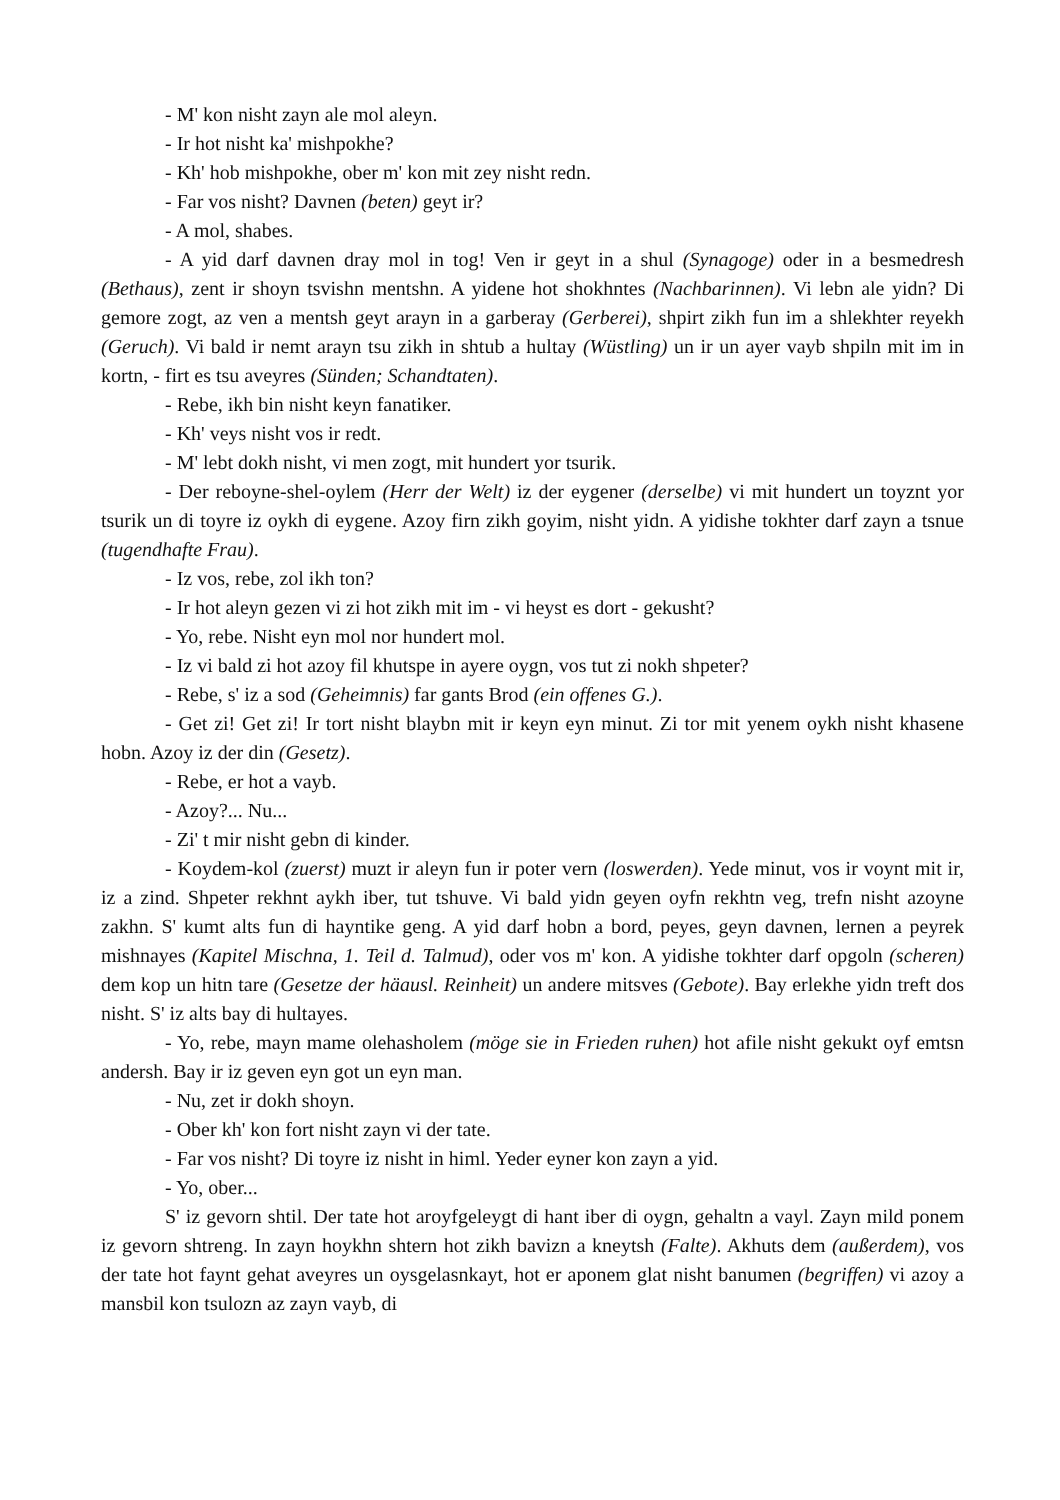- M' kon nisht zayn ale mol aleyn.
- Ir hot nisht ka' mishpokhe?
- Kh' hob mishpokhe, ober m' kon mit zey nisht redn.
- Far vos nisht? Davnen (beten) geyt ir?
- A mol, shabes.
- A yid darf davnen dray mol in tog! Ven ir geyt in a shul (Synagoge) oder in a besmedresh (Bethaus), zent ir shoyn tsvishn mentshn. A yidene hot shokhntes (Nachbarinnen). Vi lebn ale yidn? Di gemore zogt, az ven a mentsh geyt arayn in a garberay (Gerberei), shpirt zikh fun im a shlekhter reyekh (Geruch). Vi bald ir nemt arayn tsu zikh in shtub a hultay (Wüstling) un ir un ayer vayb shpiln mit im in kortn, - firt es tsu aveyres (Sünden; Schandtaten).
- Rebe, ikh bin nisht keyn fanatiker.
- Kh' veys nisht vos ir redt.
- M' lebt dokh nisht, vi men zogt, mit hundert yor tsurik.
- Der reboyne-shel-oylem (Herr der Welt) iz der eygener (derselbe) vi mit hundert un toyznt yor tsurik un di toyre iz oykh di eygene. Azoy firn zikh goyim, nisht yidn. A yidishe tokhter darf zayn a tsnue (tugendhafte Frau).
- Iz vos, rebe, zol ikh ton?
- Ir hot aleyn gezen vi zi hot zikh mit im - vi heyst es dort - gekusht?
- Yo, rebe. Nisht eyn mol nor hundert mol.
- Iz vi bald zi hot azoy fil khutspe in ayere oygn, vos tut zi nokh shpeter?
- Rebe, s' iz a sod (Geheimnis) far gants Brod (ein offenes G.).
- Get zi! Get zi! Ir tort nisht blaybn mit ir keyn eyn minut. Zi tor mit yenem oykh nisht khasene hobn. Azoy iz der din (Gesetz).
- Rebe, er hot a vayb.
- Azoy?... Nu...
- Zi' t mir nisht gebn di kinder.
- Koydem-kol (zuerst) muzt ir aleyn fun ir poter vern (loswerden). Yede minut, vos ir voynt mit ir, iz a zind. Shpeter rekhnt aykh iber, tut tshuve. Vi bald yidn geyen oyfn rekhtn veg, trefn nisht azoyne zakhn. S' kumt alts fun di hayntike geng. A yid darf hobn a bord, peyes, geyn davnen, lernen a peyrek mishnayes (Kapitel Mischna, 1. Teil d. Talmud), oder vos m' kon. A yidishe tokhter darf opgoln (scheren) dem kop un hitn tare (Gesetze der häausl. Reinheit) un andere mitsves (Gebote). Bay erlekhe yidn treft dos nisht. S' iz alts bay di hultayes.
- Yo, rebe, mayn mame olehasholem (möge sie in Frieden ruhen) hot afile nisht gekukt oyf emtsn andersh. Bay ir iz geven eyn got un eyn man.
- Nu, zet ir dokh shoyn.
- Ober kh' kon fort nisht zayn vi der tate.
- Far vos nisht? Di toyre iz nisht in himl. Yeder eyner kon zayn a yid.
- Yo, ober...
S' iz gevorn shtil. Der tate hot aroyfgeleygt di hant iber di oygn, gehaltn a vayl. Zayn mild ponem iz gevorn shtreng. In zayn hoykhn shtern hot zikh bavizn a kneytsh (Falte). Akhuts dem (außerdem), vos der tate hot faynt gehat aveyres un oysgelasnkayt, hot er aponem glat nisht banumen (begriffen) vi azoy a mansbil kon tsulozn az zayn vayb, di